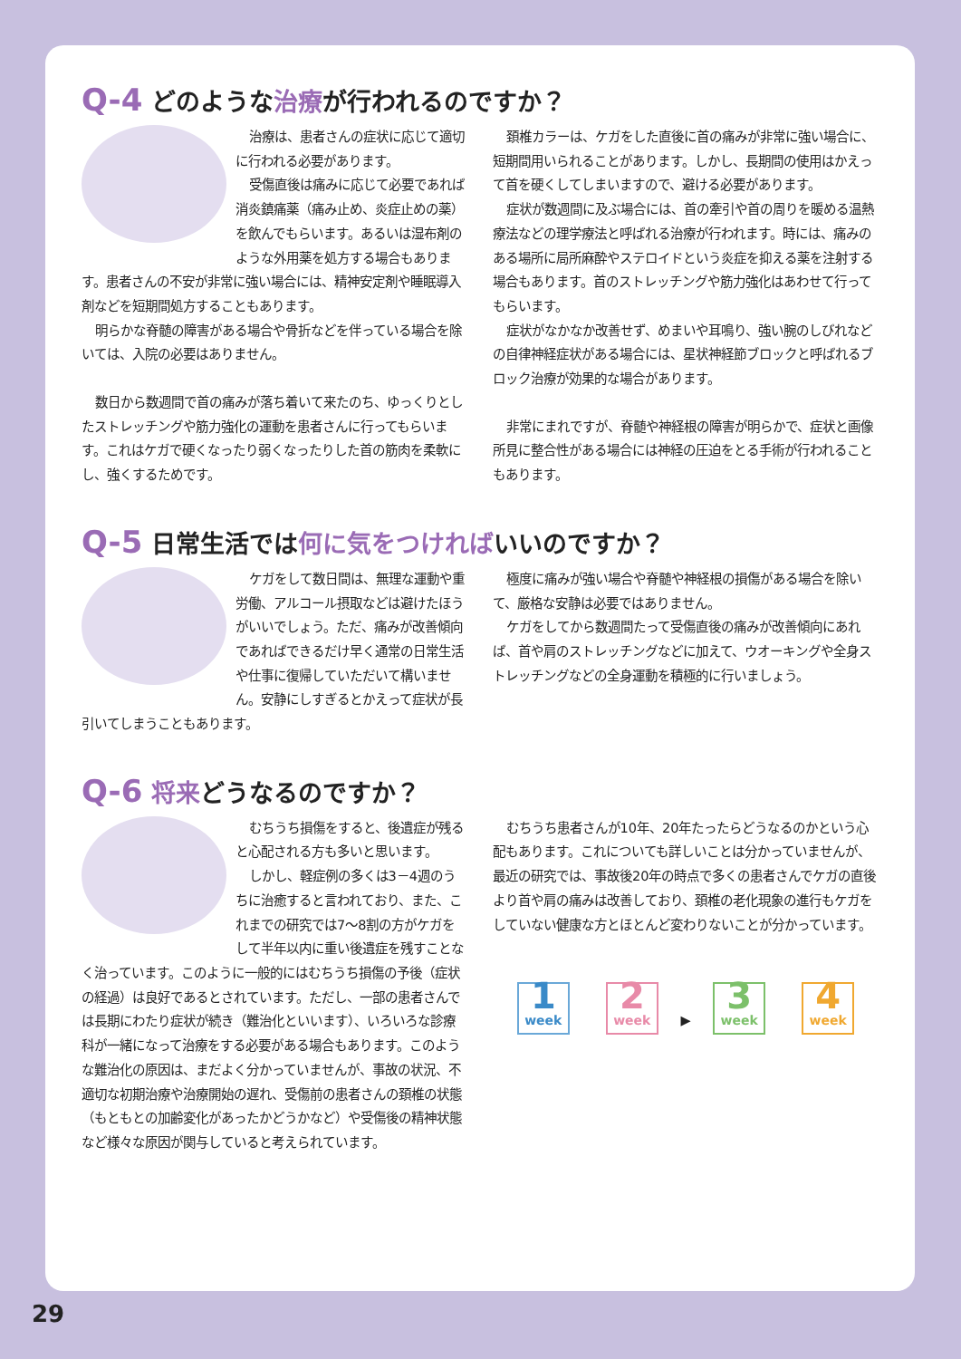Q-4 どのような治療が行われるのですか？
治療は、患者さんの症状に応じて適切に行われる必要があります。
受傷直後は痛みに応じて必要であれば消炎鎮痛薬（痛み止め、炎症止めの薬）を飲んでもらいます。あるいは湿布剤のような外用薬を処方する場合もあります。患者さんの不安が非常に強い場合には、精神安定剤や睡眠導入剤などを短期間処方することもあります。
明らかな脊髄の障害がある場合や骨折などを伴っている場合を除いては、入院の必要はありません。
数日から数週間で首の痛みが落ち着いて来たのち、ゆっくりとしたストレッチングや筋力強化の運動を患者さんに行ってもらいます。これはケガで硬くなったり弱くなったりした首の筋肉を柔軟にし、強くするためです。
頚椎カラーは、ケガをした直後に首の痛みが非常に強い場合に、短期間用いられることがあります。しかし、長期間の使用はかえって首を硬くしてしまいますので、避ける必要があります。
症状が数週間に及ぶ場合には、首の牽引や首の周りを暖める温熱療法などの理学療法と呼ばれる治療が行われます。時には、痛みのある場所に局所麻酔やステロイドという炎症を抑える薬を注射する場合もあります。首のストレッチングや筋力強化はあわせて行ってもらいます。
症状がなかなか改善せず、めまいや耳鳴り、強い腕のしびれなどの自律神経症状がある場合には、星状神経節ブロックと呼ばれるブロック治療が効果的な場合があります。
非常にまれですが、脊髄や神経根の障害が明らかで、症状と画像所見に整合性がある場合には神経の圧迫をとる手術が行われることもあります。
Q-5 日常生活では何に気をつければいいのですか？
ケガをして数日間は、無理な運動や重労働、アルコール摂取などは避けたほうがいいでしょう。ただ、痛みが改善傾向であればできるだけ早く通常の日常生活や仕事に復帰していただいて構いません。安静にしすぎるとかえって症状が長引いてしまうこともあります。
極度に痛みが強い場合や脊髄や神経根の損傷がある場合を除いて、厳格な安静は必要ではありません。
ケガをしてから数週間たって受傷直後の痛みが改善傾向にあれば、首や肩のストレッチングなどに加えて、ウオーキングや全身ストレッチングなどの全身運動を積極的に行いましょう。
Q-6 将来どうなるのですか？
むちうち損傷をすると、後遺症が残ると心配される方も多いと思います。
しかし、軽症例の多くは3－4週のうちに治癒すると言われており、また、これまでの研究では7～8割の方がケガをして半年以内に重い後遺症を残すことなく治っています。このように一般的にはむちうち損傷の予後（症状の経過）は良好であるとされています。ただし、一部の患者さんでは長期にわたり症状が続き（難治化といいます）、いろいろな診療科が一緒になって治療をする必要がある場合もあります。このような難治化の原因は、まだよく分かっていませんが、事故の状況、不適切な初期治療や治療開始の遅れ、受傷前の患者さんの頚椎の状態（もともとの加齢変化があったかどうかなど）や受傷後の精神状態など様々な原因が関与していると考えられています。
むちうち患者さんが10年、20年たったらどうなるのかという心配もあります。これについても詳しいことは分かっていませんが、最近の研究では、事故後20年の時点で多くの患者さんでケガの直後より首や肩の痛みは改善しており、頚椎の老化現象の進行もケガをしていない健康な方とほとんど変わりないことが分かっています。
1 week 2 week ▶ 3 week 4 week
29